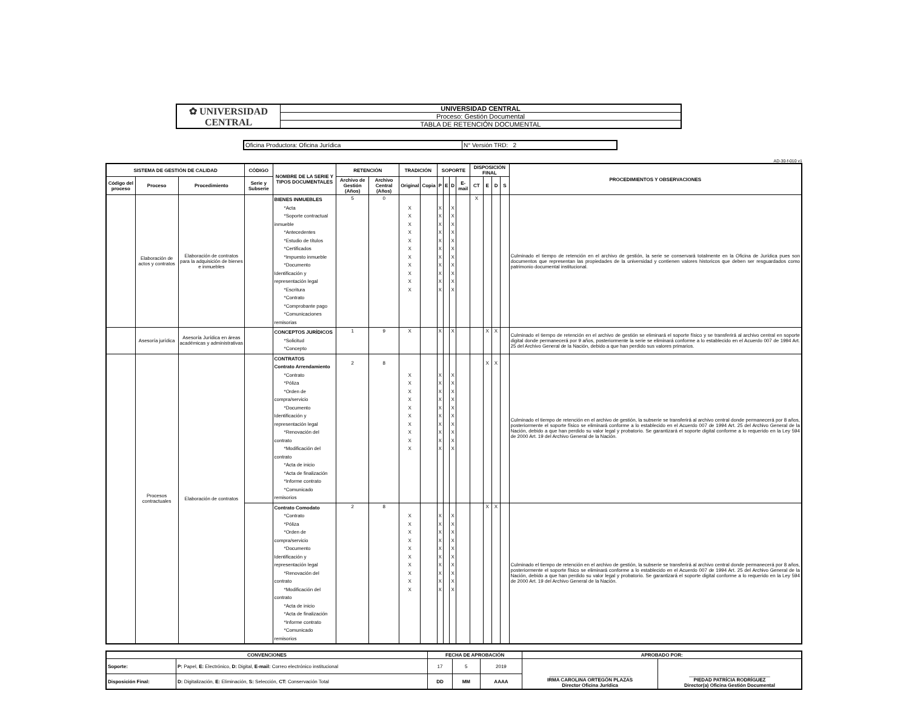| ✿ UNIVERSIDAD CENTRAL | UNIVERSIDAD CENTRAL |
| | Proceso: Gestión Documental |
| | TABLA DE RETENCIÓN DOCUMENTAL |
| Oficina Productora: Oficina Jurídica | N° Versión TRD: 2 |
AD-30-f-010 v1
| SISTEMA DE GESTIÓN DE CALIDAD | | | CÓDIGO | NOMBRE DE LA SERIE Y TIPOS DOCUMENTALES | RETENCIÓN | | TRADICIÓN | | SOPORTE | | | | DISPOSICIÓN FINAL | | | | PROCEDIMIENTOS Y OBSERVACIONES |
| --- | --- | --- | --- | --- | --- | --- | --- | --- | --- | --- | --- | --- | --- | --- | --- | --- | --- |
| Código del proceso | Proceso | Procedimiento | Serie y Subserie | | Archivo de Gestión (Años) | Archivo Central (Años) | Original | Copia | P | E | D | E-mail | CT | E | D | S | |
| | Elaboración de actos y contratos | Elaboración de contratos para la adquisición de bienes e inmuebles | | BIENES INMUEBLES *Acta *Soporte contractual inmueble *Antecedentes *Estudio de títulos *Certificados *Impuesto inmueble *Documento Identificación y representación legal *Escritura *Contrato *Comprobante pago *Comunicaciones remisorias | 5 | 0 | X X X X X X X X X X X | | X X X X X X X X X X X | | X X X X X X X X X X X | | X | | | | Culminado el tiempo de retención en el archivo de gestión, la serie se conservará totalmente en la Oficina de Jurídica pues son documentos que representan las propiedades de la universidad y contienen valores historicos que deben ser resguardados como patrimonio documental institucional. |
| | Asesoría jurídica | Asesoría Jurídica en áreas académicas y administrativas | | CONCEPTOS JURÍDICOS *Solicitud *Concepto | 1 | 9 | X | | X | | X | | | X | X | | Culminado el tiempo de retención en el archivo de gestión se eliminará el soporte físico y se transferirá al archivo central en soporte digital donde permanecerá por 9 años, posteriormente la serie se eliminará conforme a lo establecido en el Acuerdo 007 de 1994 Art. 25 del Archivo General de la Nación, debido a que han perdido sus valores primarios. |
| | Procesos contractuales | Elaboración de contratos | | CONTRATOS Contrato Arrendamiento *Contrato *Póliza *Orden de compra/servicio *Documento Identificación y representación legal *Renovación del contrato *Modificación del contrato *Acta de inicio *Acta de finalización *Informe contrato *Comunicado remisorios | 2 | 8 | X X X X X X X X X X | | X X X X X X X X X X | | X X X X X X X X X X | | | X | X | | Culminado el tiempo de retención en el archivo de gestión, la subserie se transferirá al archivo central donde permanecerá por 8 años, posteriormente el soporte físico se eliminará conforme a lo establecido en el Acuerdo 007 de 1994 Art. 25 del Archivo General de la Nación, debido a que han perdido su valor legal y probatorio. Se garantizará el soporte digital conforme a lo requerido en la Ley 594 de 2000 Art. 19 del Archivo General de la Nación. |
| | | | | Contrato Comodato *Contrato *Póliza *Orden de compra/servicio *Documento Identificación y representación legal *Renovación del contrato *Modificación del contrato *Acta de inicio *Acta de finalización *Informe contrato *Comunicado remisorios | 2 | 8 | X X X X X X X X X X | | X X X X X X X X X X | | X X X X X X X X X X | | | X | X | | Culminado el tiempo de retención en el archivo de gestión, la subserie se transferirá al archivo central donde permanecerá por 8 años, posteriormente el soporte físico se eliminará conforme a lo establecido en el Acuerdo 007 de 1994 Art. 25 del Archivo General de la Nación, debido a que han perdido su valor legal y probatorio. Se garantizará el soporte digital conforme a lo requerido en la Ley 594 de 2000 Art. 19 del Archivo General de la Nación. |
| CONVENCIONES | | FECHA DE APROBACIÓN | | | APROBADO POR: | |
| --- | --- | --- | --- | --- | --- | --- |
| Soporte: | P: Papel, E: Electrónico, D: Digital, E-mail: Correo electrónico institucional | 17 | 5 | 2019 | ______________________________ IRMA CAROLINA ORTEGÓN PLAZAS Director Oficina Jurídica | ______________________________ PIEDAD PATRÍCIA RODRÍGUEZ Director(a) Oficina Gestión Documental |
| Disposición Final: | D: Digitalización, E: Eliminación, S: Selección, CT: Conservación Total | DD | MM | AAAA | | |